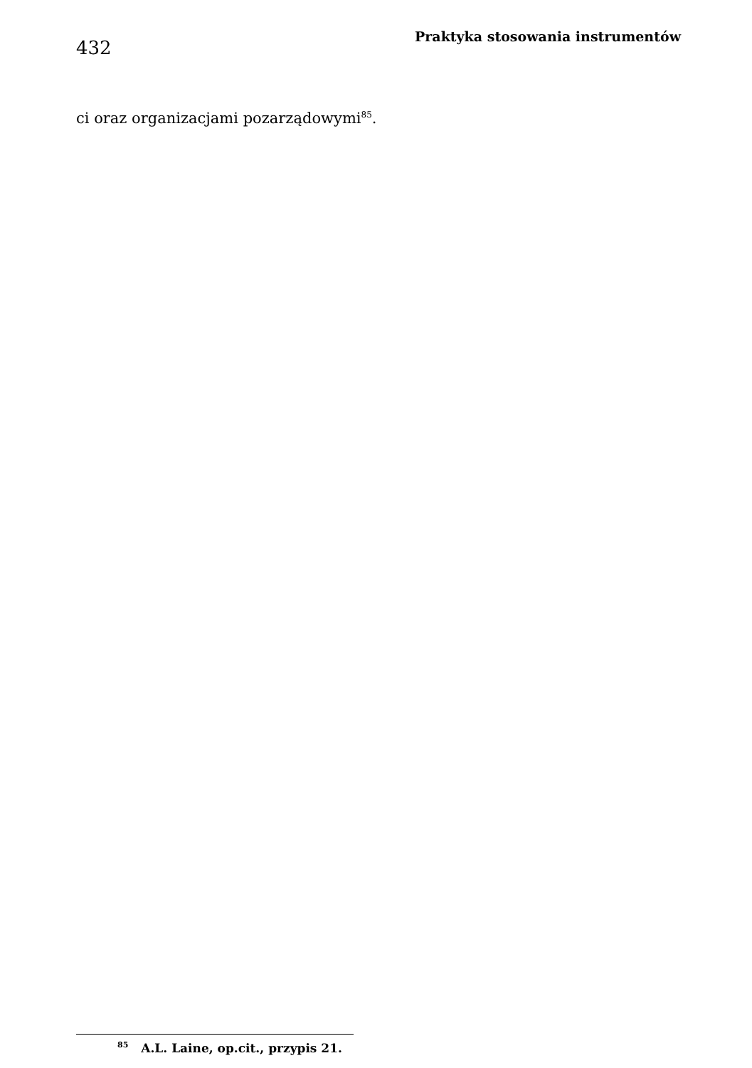432
Praktyka stosowania instrumentów
ci oraz organizacjami pozarządowymi<sup>85</sup>.
<sup>85</sup> A.L. Laine, op.cit., przypis 21.